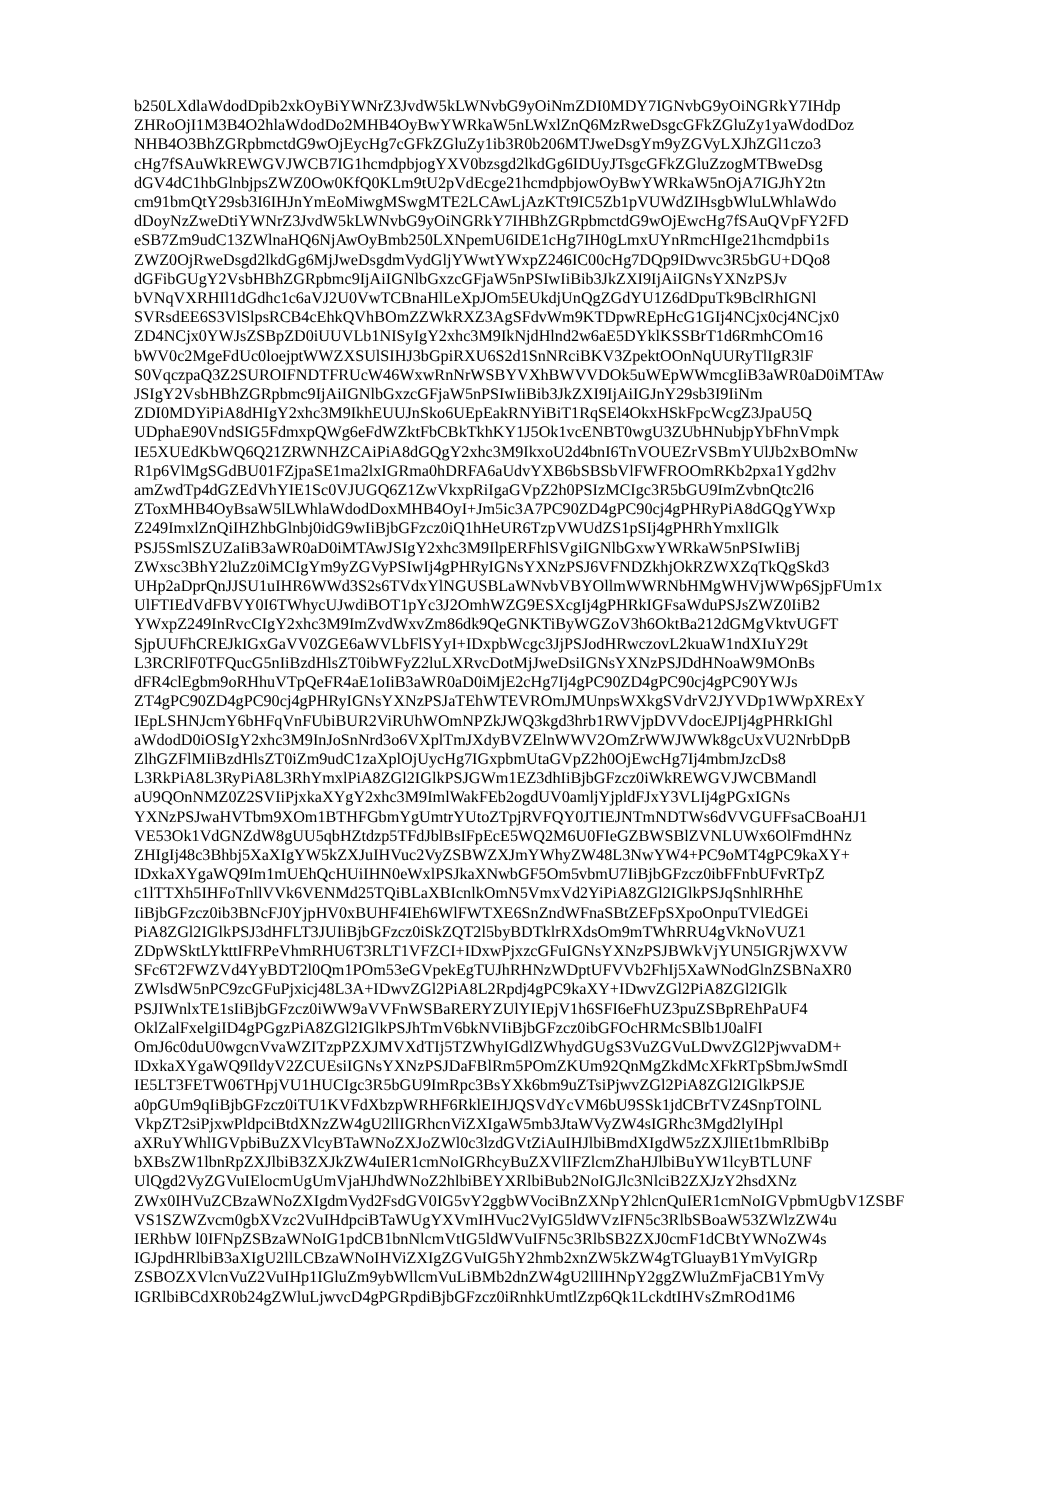b250LXdlaWdodDpib2xkOyBiYWNrZ3JvdW5kLWNvbG9yOiNmZDI0MDY7IGNvbG9yOiNGRkY7IHdp ZHRoOjI1M3B4O2hlaWdodDo2MHB4OyBwYWRkaW5nLWxlZnQ6MzRweDsgcGFkZGluZy1yaWdodDoz NHB4O3BhZGRpbmctdG9wOjEycHg7cGFkZGluZy1ib3R0b206MTJweDsgYm9yZGVyLXJhZGl1czo3 cHg7fSAuWkREWGVJWCB7IG1hcmdpbjogYXV0bzsgd2lkdGg6IDUyJTsgcGFkZGluZzogMTBweDsg dGV4dC1hbGlnbjpsZWZ0Ow0KfQ0KLm9tU2pVdEcge21hcmdpbjowOyBwYWRkaW5nOjA7IGJhY2tn cm91bmQtY29sb3I6IHJnYmEoMiwgMSwgMTE2LCAwLjAzKTt9IC5Zb1pVUWdZIHsgbWluLWhlaWdo dDoyNzZweDtiYWNrZ3JvdW5kLWNvbG9yOiNGRkY7IHBhZGRpbmctdG9wOjEwcHg7fSAuQVpFY2FD eSB7Zm9udC13ZWlnaHQ6NjAwOyBmb250LXNpemU6IDE1cHg7IH0gLmxUYnRmcHIge21hcmdpbi1s ZWZ0OjRweDsgd2lkdGg6MjJweDsgdmVydGljYWwtYWxpZ246IC00cHg7DQp9IDwvc3R5bGU+DQo8 dGFibGUgY2VsbHBhZGRpbmc9IjAiIGNlbGxzcGFjaW5nPSIwIiBib3JkZXI9IjAiIGNsYXNzPSJv bVNqVXRHIl1dGdhc1c6aVJ2U0VwTCBnaHlLeXpJOm5EUkdjUnQgZGdYU1Z6dDpuTk9BclRhIGNl SVRsdEE6S3VlSlpsRCB4cEhkQVhBOmZZWkRXZ3AgSFdvWm9KTDpwREpHcG1GIj4NCjx0cj4NCjx0 ZD4NCjx0YWJsZSBpZD0iUUVLb1NISyIgY2xhc3M9IkNjdHlnd2w6aE5DYklKSSBrT1d6RmhCOm16 bWV0c2MgeFdUc0loejptWWZXSUlSIHJ3bGpiRXU6S2d1SnNRciBKV3ZpektOOnNqUURyTlIgR3lF S0VqczpaQ3Z2SUROIFNDTFRUcW46WxwRnNrWSBYVXhBWVVDOk5uWEpWWmcgIiB3aWR0aD0iMTAw JSIgY2VsbHBhZGRpbmc9IjAiIGNlbGxzcGFjaW5nPSIwIiBib3JkZXI9IjAiIGJnY29sb3I9IiNm ZDI0MDYiPiA8dHIgY2xhc3M9IkhEUUJnSko6UEpEakRNYiBiT1RqSEl4OkxHSkFpcWcgZ3JpaU5Q UDphaE90VndSIG5FdmxpQWg6eFdWZktFbCBkTkhKY1J5Ok1vcENBT0wgU3ZUbHNubjpYbFhnVmpk IE5XUEdKbWQ6Q21ZRWNHZCAiPiA8dGQgY2xhc3M9IkxoU2d4bnI6TnVOUEZrVSBmYUlJb2xBOmNw R1p6VlMgSGdBU01FZjpaSE1ma2lxIGRma0hDRFA6aUdvYXB6bSBSbVlFWFROOmRKb2pxa1Ygd2hv amZwdTp4dGZEdVhYIE1Sc0VJUGQ6Z1ZwVkxpRiIgaGVpZ2h0PSIzMCIgc3R5bGU9ImZvbnQtc2l6 ZToxMHB4OyBsaW5lLWhlaWdodDoxMHB4OyI+Jm5ic3A7PC90ZD4gPC90cj4gPHRyPiA8dGQgYWxp Z249ImxlZnQiIHZhbGlnbj0idG9wIiBjbGFzcz0iQ1hHeUR6TzpVWUdZS1pSIj4gPHRhYmxlIGlk PSJ5SmlSZUZaIiB3aWR0aD0iMTAwJSIgY2xhc3M9IlpERFhlSVgiIGNlbGxwYWRkaW5nPSIwIiBj ZWxsc3BhY2luZz0iMCIgYm9yZGVyPSIwIj4gPHRyIGNsYXNzPSJ6VFNDZkhjOkRZWXZqTkQgSkd3 UHp2aDprQnJJSU1uIHR6WWd3S2s6TVdxYlNGUSBLaWNvbVBYOllmWWRNbHMgWHVjWWp6SjpFUm1x UlFTIEdVdFBVY0I6TWhycUJwdiBOT1pYc3J2OmhWZG9ESXcgIj4gPHRkIGFsaWduPSJsZWZ0IiB2 YWxpZ249InRvcCIgY2xhc3M9ImZvdWxvZm86dk9QeGNKTiByWGZoV3h6OktBa212dGMgVktvUGFT SjpUUFhCREJkIGxGaVV0ZGE6aWVLbFlSYyI+IDxpbWcgc3JjPSJodHRwczovL2kuaW1ndXIuY29t L3RCRlF0TFQucG5nIiBzdHlsZT0ibWFyZ2luLXRvcDotMjJweDsiIGNsYXNzPSJDdHNoaW9MOnBs dFR4clEgbm9oRHhuVTpQeFR4aE1oIiB3aWR0aD0iMjE2cHg7Ij4gPC90ZD4gPC90cj4gPC90YWJs ZT4gPC90ZD4gPC90cj4gPHRyIGNsYXNzPSJaTEhWTEVROmJMUnpsWXkgSVdrV2JYVDp1WWpXRExY IEpLSHNJcmY6bHFqVnFUbiBUR2ViRUhWOmNPZkJWQ3kgd3hrb1RWVjpDVVdocEJPIj4gPHRkIGhl aWdodD0iOSIgY2xhc3M9InJoSnNrd3o6VXplTmJXdyBVZElnWWV2OmZrWWJWWk8gcUxVU2NrbDpB ZlhGZFlMIiBzdHlsZT0iZm9udC1zaXplOjUycHg7IGxpbmUtaGVpZ2h0OjEwcHg7Ij4mbmJzcDs8 L3RkPiA8L3RyPiA8L3RhYmxlPiA8ZGl2IGlkPSJGWm1EZ3dhIiBjbGFzcz0iWkREWGVJWCBMandl aU9QOnNMZ0Z2SVIiPjxkaXYgY2xhc3M9ImlWakFEb2ogdUV0amljYjpldFJxY3VLIj4gPGxIGNs YXNzPSJwaHVTbm9XOm1BTHFGbmYgUmtrYUtoZTpjRVFQY0JTIEJNTmNDTWs6dVVGUFFsaCBoaHJ1 VE53Ok1VdGNZdW8gUU5qbHZtdzp5TFdJblBsIFpEcE5WQ2M6U0FIeGZBWSBlZVNLUWx6OlFmdHNz ZHIgIj48c3Bhbj5XaXIgYW5kZXJuIHVuc2VyZSBWZXJmYWhyZW48L3NwYW4+PC9oMT4gPC9kaXY+ IDxkaXYgaWQ9Im1mUEhQcHUiIHN0eWxlPSJkaXNwbGF5Om5vbmU7IiBjbGFzcz0ibFFnbUFvRTpZ c1lTTXh5IHFoTnllVVk6VENMd25TQiBLaXBIcnlkOmN5VmxVd2YiPiA8ZGl2IGlkPSJqSnhlRHhE IiBjbGFzcz0ib3BNcFJ0YjpHV0xBUHF4IEh6WlFWTXE6SnZndWFnaSBtZEFpSXpoOnpuTVlEdGEi PiA8ZGl2IGlkPSJ3dHFLT3JUIiBjbGFzcz0iSkZQT2l5byBDTklrRXdsOm9mTWhRRU4gVkNoVUZ1 ZDpWSktLYkttIFRPeVhmRHU6T3RLT1VFZCI+IDxwPjxzcGFuIGNsYXNzPSJBWkVjYUN5IGRjWXVW SFc6T2FWZVd4YyBDT2l0Qm1POm53eGVpekEgTUJhRHNzWDptUFVVb2FhIj5XaWNodGlnZSBNaXR0 ZWlsdW5nPC9zcGFuPjxicj48L3A+IDwvZGl2PiA8L2Rpdj4gPC9kaXY+IDwvZGl2PiA8ZGl2IGlk PSJIWnlxTE1sIiBjbGFzcz0iWW9aVVFnWSBaRERYZUlYIEpjV1h6SFI6eFhUZ3puZSBpREhPaUF4 OklZalFxelgiID4gPGgzPiA8ZGl2IGlkPSJhTmV6bkNVIiBjbGFzcz0ibGFOcHRMcSBlb1J0alFI OmJ6c0duU0wgcnVvaWZITzpPZXJMVXdTIj5TZWhyIGdlZWhydGUgS3VuZGVuLDwvZGl2PjwvaDM+ IDxkaXYgaWQ9IldyV2ZCUEsiIGNsYXNzPSJDaFBlRm5POmZKUm92QnMgZkdMcXFkRTpSbmJwSmdI IE5LT3FETW06THpjVU1HUCIgc3R5bGU9ImRpc3BsYXk6bm9uZTsiPjwvZGl2PiA8ZGl2IGlkPSJE a0pGUm9qIiBjbGFzcz0iTU1KVFdXbzpWRHF6RklEIHJQSVdYcVM6bU9SSk1jdCBrTVZ4SnpTOlNL VkpZT2siPjxwPldpciBtdXNzZW4gU2llIGRhcnViZXIgaW5mb3JtaWVyZW4sIGRhc3Mgd2lyIHpl aXRuYWhlIGVpbiBuZXVlcyBTaWNoZXJoZWl0c3lzdGVtZiAuIHJlbiBmdXIgdW5zZXJlIEt1bmRlbiBp bXBsZW1lbnRpZXJlbiB3ZXJkZW4uIER1cmNoIGRhcyBuZXVlIFZlcmZhaHJlbiBuYW1lcyBTLUNF UlQgd2VyZGVuIElocmUgUmVjaHJhdWNoZ2hlbiBEYXRlbiBub2NoIGJlc3NlciB2ZXJzY2hsdXNz ZWx0IHVuZCBzaWNoZXIgdmVyd2FsdGV0IG5vY2ggbWVociBnZXNpY2hlcnQuIER1cmNoIGVpbmUgbV1ZSBF VS1SZWZvcm0gbXVzc2VuIHdpciBTaWUgYXVmIHVuc2VyIG5ldWVzIFN5c3RlbSBoaW53ZWlzZW4u IERhbW l0IFNpZSBzaWNoIG1pdCB1bnNlcmVtIG5ldWVuIFN5c3RlbSB2ZXJ0cmF1dCBtYWNoZW4s IGJpdHRlbiB3aXIgU2llLCBzaWNoIHViZXIgZGVuIG5hY2hmb2xnZW5kZW4gTGluayB1YmVyIGRp ZSBOZXVlcnVuZ2VuIHp1IGluZm9ybWllcmVuLiBMb2dnZW4gU2llIHNpY2ggZWluZmFjaCB1YmVy IGRlbiBCdXR0b24gZWluLjwvcD4gPGRpdiBjbGFzcz0iRnhkUmtlZzp6Qk1LckdtIHVsZmROd1M6